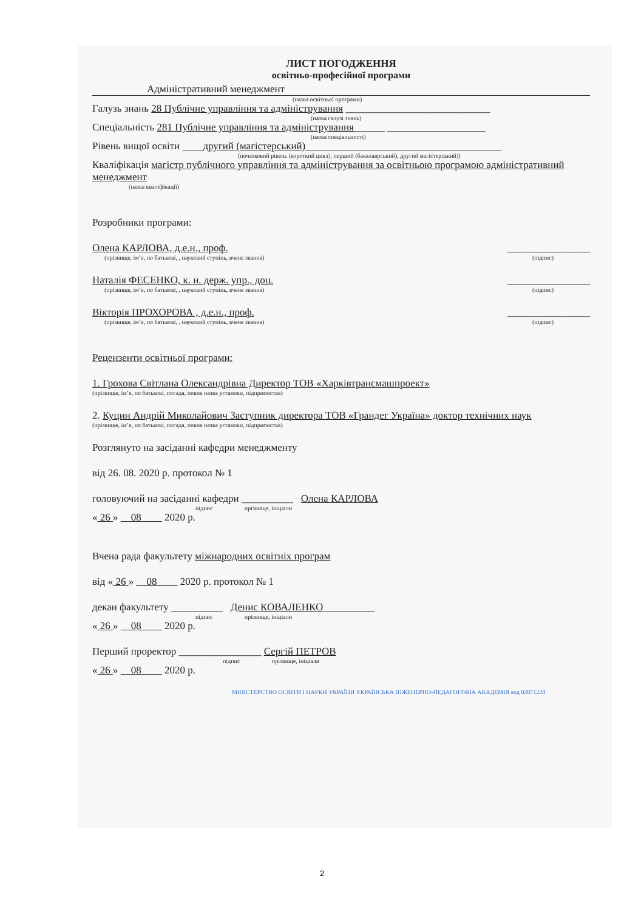ЛИСТ ПОГОДЖЕННЯ
освітньо-професійної програми
Адміністративний менеджмент
(назва освітньої програми)
Галузь знань 28 Публічне управління та адміністрування ____________________________
(назва галузі знань)
Спеціальність 281 Публічне управління та адміністрування______ ___________________
(назва спеціальності)
Рівень вищої освіти ____другий (магістерський)______________________________________
(початковий рівень (короткий цикл), перший (бакалаврський), другий магістерський))
Кваліфікація магістр публічного управління та адміністрування за освітньою програмою адміністративний менеджмент
(назва кваліфікації)
Розробники програми:
Олена КАРЛОВА, д.е.н., проф. ________________
(прізвище, ім’я, по батькові, , науковий ступінь, вчене звання)
(підпис)
Наталія ФЕСЕНКО, к. н. держ. упр., доц.
________________
(прізвище, ім’я, по батькові, , науковий ступінь, вчене звання)
(підпис)
Вікторія ПРОХОРОВА , д.е.н., проф.
________________
(прізвище, ім’я, по батькові, , науковий ступінь, вчене звання)
(підпис)
Рецензенти освітньої програми:
1. Грохова Світлана Олександрівна Директор ТОВ «Харківтрансмашпроект»
(прізвище, ім’я, по батькові, посада, повна назва установи, підприємства)
2. Куцин Андрій Миколайович Заступник директора ТОВ «Грандег Україна» доктор технічних наук
(прізвище, ім’я, по батькові, посада, повна назва установи, підприємства)
Розглянуто на засіданні кафедри менеджменту
від 26. 08. 2020 р. протокол № 1
головуючий на засіданні кафедри __________ Олена КАРЛОВА
підпис прізвище, ініціали
« 26 » 08 2020 р.
Вчена рада факультету міжнародних освітніх програм
від « 26 » 08 2020 р. протокол № 1
декан факультету __________ Денис КОВАЛЕНКО__________
підпис прізвище, ініціали
« 26 » 08 2020 р.
Перший проректор ________________ Сергій ПЕТРОВ
підпис прізвище, ініціали
« 26 » 08 2020 р.
МІНІСТЕРСТВО ОСВІТИ І НАУКИ УКРАЇНИ УКРАЇНСЬКА ІНЖЕНЕРНО-ПЕДАГОГІЧНА АКАДЕМІЯ код 02071228
2